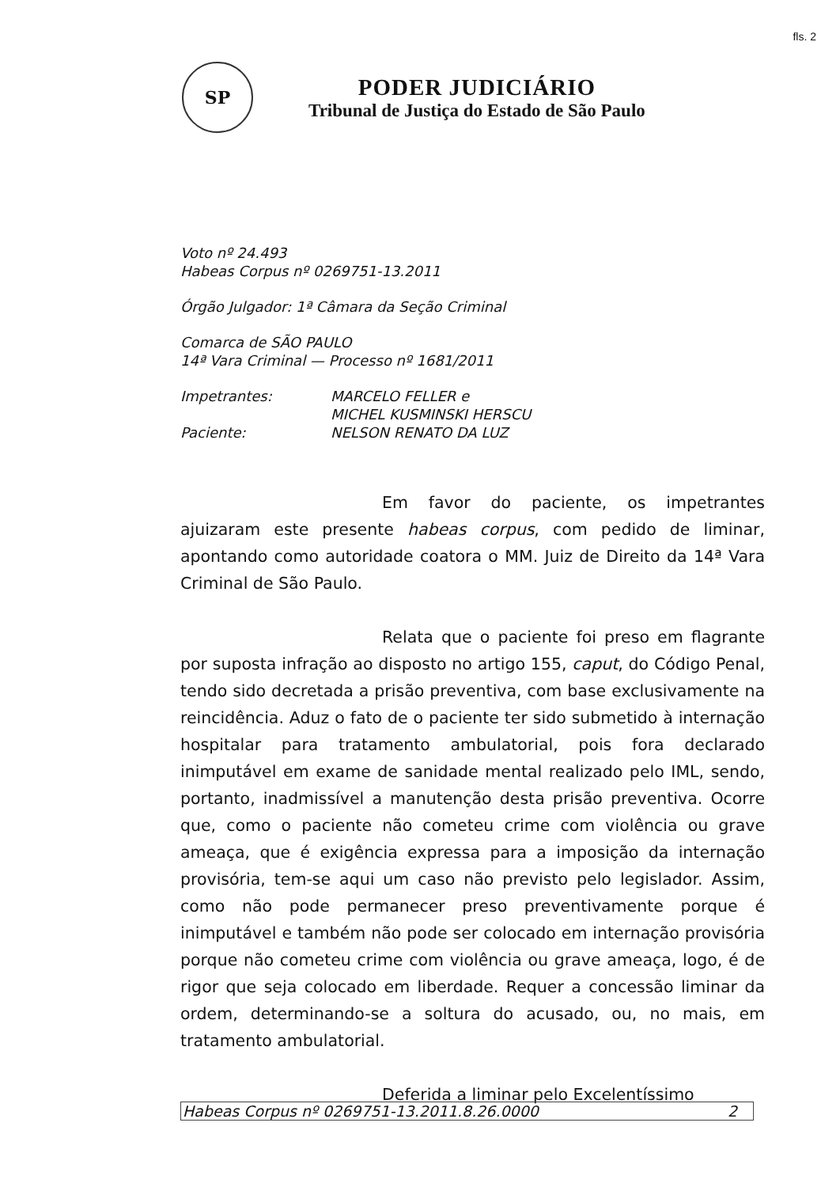fls. 2
SP
PODER JUDICIÁRIO
Tribunal de Justiça do Estado de São Paulo
Voto nº 24.493
Habeas Corpus nº 0269751-13.2011
Órgão Julgador: 1ª Câmara da Seção Criminal
Comarca de SÃO PAULO
14ª Vara Criminal — Processo nº 1681/2011
Impetrantes: MARCELO FELLER e
MICHEL KUSMINSKI HERSCU
Paciente: NELSON RENATO DA LUZ
Em favor do paciente, os impetrantes ajuizaram este presente habeas corpus, com pedido de liminar, apontando como autoridade coatora o MM. Juiz de Direito da 14ª Vara Criminal de São Paulo.
Relata que o paciente foi preso em flagrante por suposta infração ao disposto no artigo 155, caput, do Código Penal, tendo sido decretada a prisão preventiva, com base exclusivamente na reincidência. Aduz o fato de o paciente ter sido submetido à internação hospitalar para tratamento ambulatorial, pois fora declarado inimputável em exame de sanidade mental realizado pelo IML, sendo, portanto, inadmissível a manutenção desta prisão preventiva. Ocorre que, como o paciente não cometeu crime com violência ou grave ameaça, que é exigência expressa para a imposição da internação provisória, tem-se aqui um caso não previsto pelo legislador. Assim, como não pode permanecer preso preventivamente porque é inimputável e também não pode ser colocado em internação provisória porque não cometeu crime com violência ou grave ameaça, logo, é de rigor que seja colocado em liberdade. Requer a concessão liminar da ordem, determinando-se a soltura do acusado, ou, no mais, em tratamento ambulatorial.
Deferida a liminar pelo Excelentíssimo
Habeas Corpus nº 0269751-13.2011.8.26.0000 2